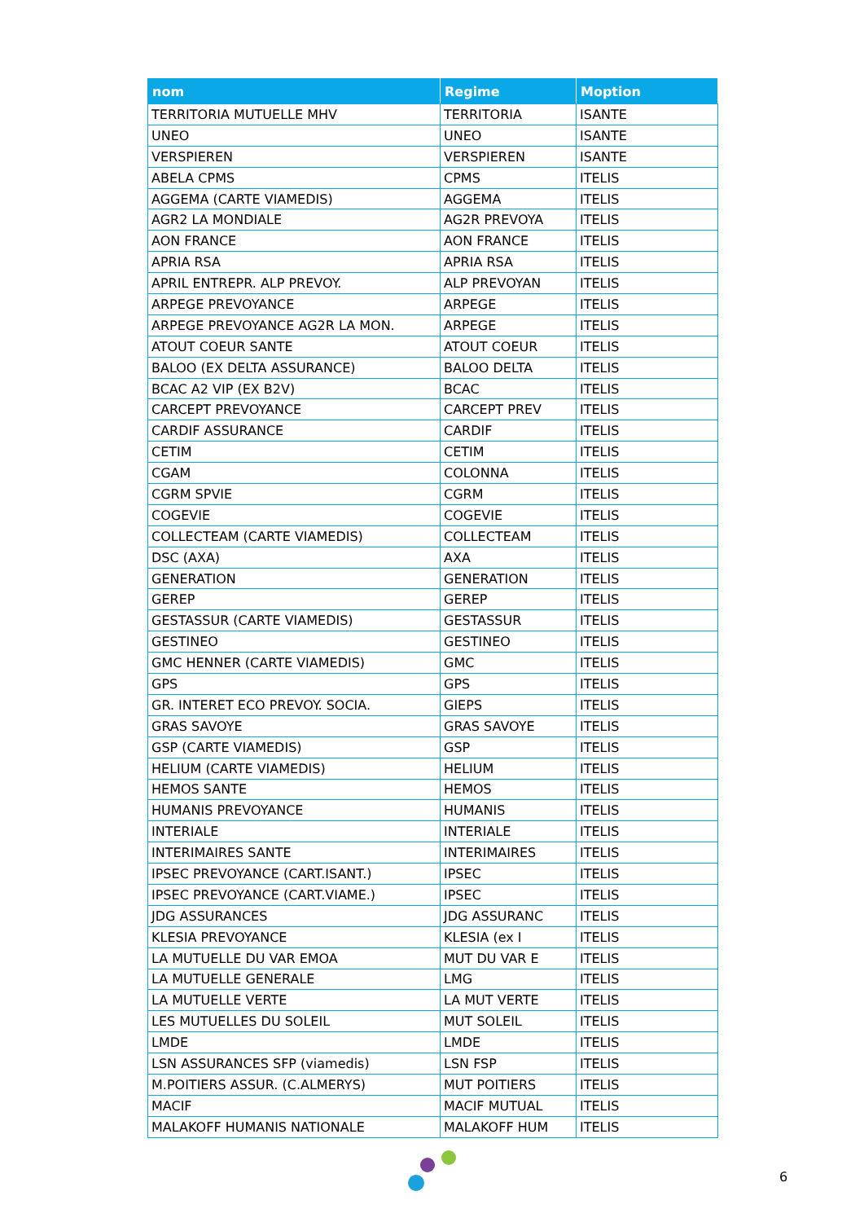| nom | Regime | Moption |
| --- | --- | --- |
| TERRITORIA MUTUELLE MHV | TERRITORIA | ISANTE |
| UNEO | UNEO | ISANTE |
| VERSPIEREN | VERSPIEREN | ISANTE |
| ABELA CPMS | CPMS | ITELIS |
| AGGEMA (CARTE VIAMEDIS) | AGGEMA | ITELIS |
| AGR2 LA MONDIALE | AG2R PREVOYA | ITELIS |
| AON FRANCE | AON FRANCE | ITELIS |
| APRIA RSA | APRIA RSA | ITELIS |
| APRIL ENTREPR. ALP PREVOY. | ALP PREVOYAN | ITELIS |
| ARPEGE PREVOYANCE | ARPEGE | ITELIS |
| ARPEGE PREVOYANCE AG2R LA MON. | ARPEGE | ITELIS |
| ATOUT COEUR SANTE | ATOUT COEUR | ITELIS |
| BALOO (EX DELTA ASSURANCE) | BALOO DELTA | ITELIS |
| BCAC A2 VIP (EX B2V) | BCAC | ITELIS |
| CARCEPT PREVOYANCE | CARCEPT PREV | ITELIS |
| CARDIF ASSURANCE | CARDIF | ITELIS |
| CETIM | CETIM | ITELIS |
| CGAM | COLONNA | ITELIS |
| CGRM SPVIE | CGRM | ITELIS |
| COGEVIE | COGEVIE | ITELIS |
| COLLECTEAM (CARTE VIAMEDIS) | COLLECTEAM | ITELIS |
| DSC (AXA) | AXA | ITELIS |
| GENERATION | GENERATION | ITELIS |
| GEREP | GEREP | ITELIS |
| GESTASSUR (CARTE VIAMEDIS) | GESTASSUR | ITELIS |
| GESTINEO | GESTINEO | ITELIS |
| GMC HENNER (CARTE VIAMEDIS) | GMC | ITELIS |
| GPS | GPS | ITELIS |
| GR. INTERET ECO PREVOY. SOCIA. | GIEPS | ITELIS |
| GRAS SAVOYE | GRAS SAVOYE | ITELIS |
| GSP (CARTE VIAMEDIS) | GSP | ITELIS |
| HELIUM (CARTE VIAMEDIS) | HELIUM | ITELIS |
| HEMOS SANTE | HEMOS | ITELIS |
| HUMANIS PREVOYANCE | HUMANIS | ITELIS |
| INTERIALE | INTERIALE | ITELIS |
| INTERIMAIRES SANTE | INTERIMAIRES | ITELIS |
| IPSEC PREVOYANCE (CART.ISANT.) | IPSEC | ITELIS |
| IPSEC PREVOYANCE (CART.VIAME.) | IPSEC | ITELIS |
| JDG ASSURANCES | JDG ASSURANC | ITELIS |
| KLESIA PREVOYANCE | KLESIA (ex I | ITELIS |
| LA MUTUELLE DU VAR EMOA | MUT DU VAR E | ITELIS |
| LA MUTUELLE GENERALE | LMG | ITELIS |
| LA MUTUELLE VERTE | LA MUT VERTE | ITELIS |
| LES MUTUELLES DU SOLEIL | MUT SOLEIL | ITELIS |
| LMDE | LMDE | ITELIS |
| LSN ASSURANCES SFP (viamedis) | LSN FSP | ITELIS |
| M.POITIERS ASSUR. (C.ALMERYS) | MUT POITIERS | ITELIS |
| MACIF | MACIF MUTUAL | ITELIS |
| MALAKOFF HUMANIS NATIONALE | MALAKOFF HUM | ITELIS |
6